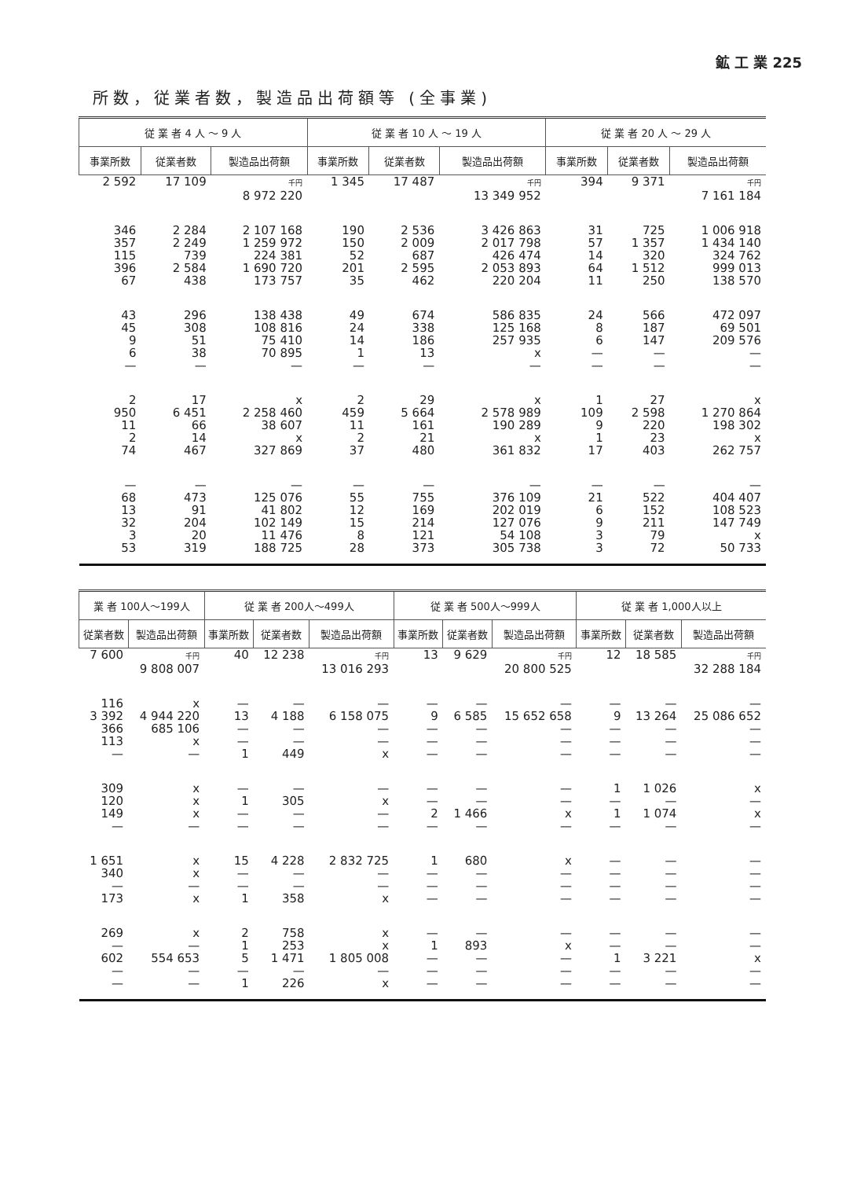鉱 工 業 225
所数，従業者数，製造品出荷額等 (全事業)
| 従 業 者 4 人 ～ 9 人 | | | 従 業 者 10 人 ～ 19 人 | | | 従 業 者 20 人 ～ 29 人 | | |
| --- | --- | --- | --- | --- | --- | --- | --- | --- |
| 事業所数 | 従業者数 | 製造品出荷額 | 事業所数 | 従業者数 | 製造品出荷額 | 事業所数 | 従業者数 | 製造品出荷額 |
| 2 592 | 17 109 | 千円 8 972 220 | 1 345 | 17 487 | 千円 13 349 952 | 394 | 9 371 | 千円 7 161 184 |
| 346 357 115 396 67 | 2 284 2 249 739 2 584 438 | 2 107 168 1 259 972 224 381 1 690 720 173 757 | 190 150 52 201 35 | 2 536 2 009 687 2 595 462 | 3 426 863 2 017 798 426 474 2 053 893 220 204 | 31 57 14 64 11 | 725 1 357 320 1 512 250 | 1 006 918 1 434 140 324 762 999 013 138 570 |
| 43 45 9 6 — | 296 308 51 38 — | 138 438 108 816 75 410 70 895 — | 49 24 14 1 — | 674 338 186 13 — | 586 835 125 168 257 935 x — | 24 8 6 — — | 566 187 147 — — | 472 097 69 501 209 576 — — |
| 2 950 11 2 74 | 17 6 451 66 14 467 | x 2 258 460 38 607 x 327 869 | 2 459 11 2 37 | 29 5 664 161 21 480 | x 2 578 989 190 289 x 361 832 | 1 109 9 1 17 | 27 2 598 220 23 403 | x 1 270 864 198 302 x 262 757 |
| — 68 13 32 3 53 | — 473 91 204 20 319 | — 125 076 41 802 102 149 11 476 188 725 | — 55 12 15 8 28 | — 755 169 214 121 373 | — 376 109 202 019 127 076 54 108 305 738 | — 21 6 9 3 3 | — 522 152 211 79 72 | — 404 407 108 523 147 749 x 50 733 |
| 業 者 100人～199人 | | 従 業 者 200人～499人 | | | 従 業 者 500人～999人 | | | 従 業 者 1,000人以上 | | |
| --- | --- | --- | --- | --- | --- | --- | --- | --- | --- | --- |
| 従業者数 | 製造品出荷額 | 事業所数 | 従業者数 | 製造品出荷額 | 事業所数 | 従業者数 | 製造品出荷額 | 事業所数 | 従業者数 | 製造品出荷額 |
| 7 600 | 千円 9 808 007 | 40 | 12 238 | 千円 13 016 293 | 13 | 9 629 | 千円 20 800 525 | 12 | 18 585 | 千円 32 288 184 |
| 116 3 392 366 113 — | x 4 944 220 685 106 x — | — 13 — — 1 | — 4 188 — — 449 | — 6 158 075 — — x | — 9 — — — | — 6 585 — — — | — 15 652 658 — — — | — 9 — — — | — 13 264 — — — | — 25 086 652 — — — |
| 309 120 149 — | x x x — | — 1 — — | — 305 — — | — x — — | — — 2 — | — — 1 466 — | — — x — | 1 — 1 — | 1 026 — 1 074 — | x — x — |
| 1 651 340 — 173 | x x — x | 15 — — 1 | 4 228 — — 358 | 2 832 725 — — x | 1 — — — | 680 — — — | x — — — | — — — — | — — — — | — — — — |
| 269 — 602 — — | x — 554 653 — — | 2 1 5 — 1 | 758 253 1 471 — 226 | x x 1 805 008 — x | — 1 — — — | — 893 — — — | — x — — — | — — 1 — — | — — 3 221 — — | — — x — — |